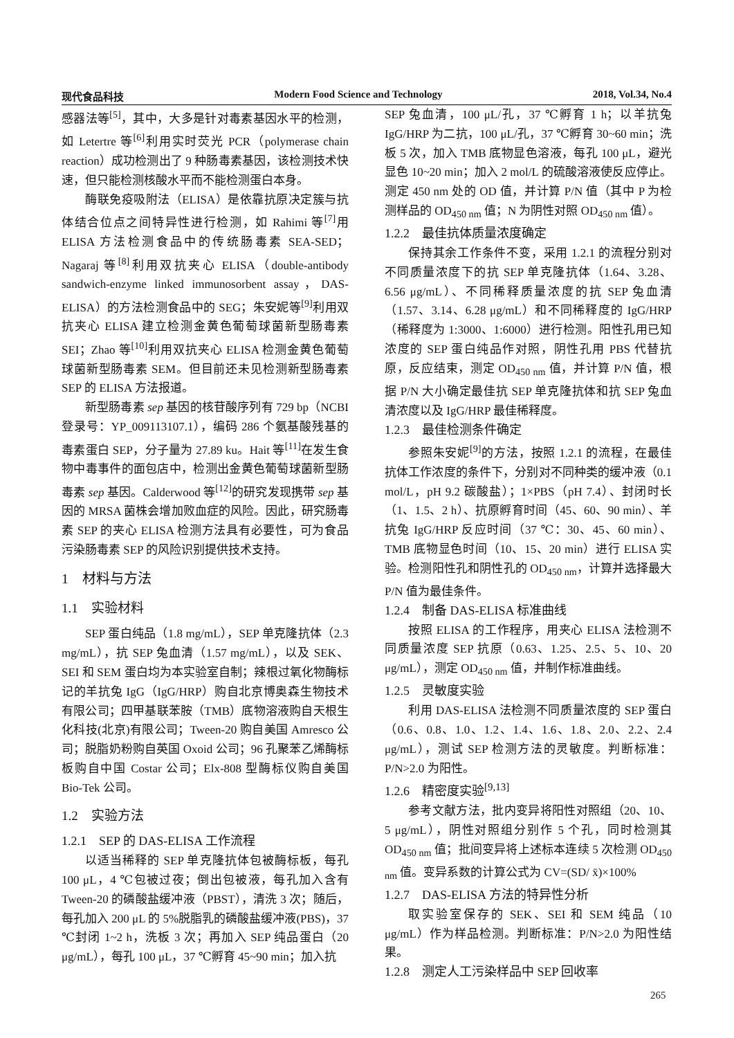现代食品科技 Modern Food Science and Technology 2018, Vol.34, No.4
感器法等<sup>[5]</sup>，其中，大多是针对毒素基因水平的检测，如 Letertre 等<sup>[6]</sup>利用实时荧光 PCR（polymerase chain reaction）成功检测出了 9 种肠毒素基因，该检测技术快速，但只能检测核酸水平而不能检测蛋白本身。
酶联免疫吸附法（ELISA）是依靠抗原决定簇与抗体结合位点之间特异性进行检测，如 Rahimi 等<sup>[7]</sup>用 ELISA 方法检测食品中的传统肠毒素 SEA-SED；Nagaraj 等<sup>[8]</sup>利用双抗夹心 ELISA（double-antibody sandwich-enzyme linked immunosorbent assay，DAS-ELISA）的方法检测食品中的 SEG；朱安妮等<sup>[9]</sup>利用双抗夹心 ELISA 建立检测金黄色葡萄球菌新型肠毒素 SEI；Zhao 等<sup>[10]</sup>利用双抗夹心 ELISA 检测金黄色葡萄球菌新型肠毒素 SEM。但目前还未见检测新型肠毒素 SEP 的 ELISA 方法报道。
新型肠毒素 sep 基因的核苷酸序列有 729 bp（NCBI 登录号：YP_009113107.1），编码 286 个氨基酸残基的毒素蛋白 SEP，分子量为 27.89 ku。Hait 等<sup>[11]</sup>在发生食物中毒事件的面包店中，检测出金黄色葡萄球菌新型肠毒素 sep 基因。Calderwood 等<sup>[12]</sup>的研究发现携带 sep 基因的 MRSA 菌株会增加败血症的风险。因此，研究肠毒素 SEP 的夹心 ELISA 检测方法具有必要性，可为食品污染肠毒素 SEP 的风险识别提供技术支持。
1　材料与方法
1.1　实验材料
SEP 蛋白纯品（1.8 mg/mL），SEP 单克隆抗体（2.3 mg/mL），抗 SEP 兔血清（1.57 mg/mL），以及 SEK、SEI 和 SEM 蛋白均为本实验室自制；辣根过氧化物酶标记的羊抗兔 IgG（IgG/HRP）购自北京博奥森生物技术有限公司；四甲基联苯胺（TMB）底物溶液购自天根生化科技(北京)有限公司；Tween-20 购自美国 Amresco 公司；脱脂奶粉购自英国 Oxoid 公司；96 孔聚苯乙烯酶标板购自中国 Costar 公司；Elx-808 型酶标仪购自美国 Bio-Tek 公司。
1.2　实验方法
1.2.1　SEP 的 DAS-ELISA 工作流程
以适当稀释的 SEP 单克隆抗体包被酶标板，每孔 100 μL，4 ℃包被过夜；倒出包被液，每孔加入含有 Tween-20 的磷酸盐缓冲液（PBST），清洗 3 次；随后，每孔加入 200 μL 的 5%脱脂乳的磷酸盐缓冲液(PBS)，37 ℃封闭 1~2 h，洗板 3 次；再加入 SEP 纯品蛋白（20 μg/mL），每孔 100 μL，37 ℃孵育 45~90 min；加入抗
SEP 兔血清，100 μL/孔，37 ℃孵育 1 h；以羊抗兔 IgG/HRP 为二抗，100 μL/孔，37 ℃孵育 30~60 min；洗板 5 次，加入 TMB 底物显色溶液，每孔 100 μL，避光显色 10~20 min；加入 2 mol/L 的硫酸溶液使反应停止。测定 450 nm 处的 OD 值，并计算 P/N 值（其中 P 为检测样品的 OD<sub>450 nm</sub> 值；N 为阴性对照 OD<sub>450 nm</sub> 值）。
1.2.2　最佳抗体质量浓度确定
保持其余工作条件不变，采用 1.2.1 的流程分别对不同质量浓度下的抗 SEP 单克隆抗体（1.64、3.28、6.56 μg/mL）、不同稀释质量浓度的抗 SEP 兔血清（1.57、3.14、6.28 μg/mL）和不同稀释度的 IgG/HRP（稀释度为 1:3000、1:6000）进行检测。阳性孔用已知浓度的 SEP 蛋白纯品作对照，阴性孔用 PBS 代替抗原，反应结束，测定 OD<sub>450 nm</sub> 值，并计算 P/N 值，根据 P/N 大小确定最佳抗 SEP 单克隆抗体和抗 SEP 兔血清浓度以及 IgG/HRP 最佳稀释度。
1.2.3　最佳检测条件确定
参照朱安妮<sup>[9]</sup>的方法，按照 1.2.1 的流程，在最佳抗体工作浓度的条件下，分别对不同种类的缓冲液（0.1 mol/L，pH 9.2 碳酸盐）；1×PBS（pH 7.4）、封闭时长（1、1.5、2 h）、抗原孵育时间（45、60、90 min）、羊抗兔 IgG/HRP 反应时间（37 ℃：30、45、60 min）、TMB 底物显色时间（10、15、20 min）进行 ELISA 实验。检测阳性孔和阴性孔的 OD<sub>450 nm</sub>，计算并选择最大 P/N 值为最佳条件。
1.2.4　制备 DAS-ELISA 标准曲线
按照 ELISA 的工作程序，用夹心 ELISA 法检测不同质量浓度 SEP 抗原（0.63、1.25、2.5、5、10、20 μg/mL），测定 OD<sub>450 nm</sub> 值，并制作标准曲线。
1.2.5　灵敏度实验
利用 DAS-ELISA 法检测不同质量浓度的 SEP 蛋白（0.6、0.8、1.0、1.2、1.4、1.6、1.8、2.0、2.2、2.4 μg/mL），测试 SEP 检测方法的灵敏度。判断标准：P/N>2.0 为阳性。
1.2.6　精密度实验<sup>[9,13]</sup>
参考文献方法，批内变异将阳性对照组（20、10、5 μg/mL），阴性对照组分别作 5 个孔，同时检测其 OD<sub>450 nm</sub> 值；批间变异将上述标本连续 5 次检测 OD<sub>450 nm</sub> 值。变异系数的计算公式为 CV=(SD/ x̄)×100%
1.2.7　DAS-ELISA 方法的特异性分析
取实验室保存的 SEK、SEI 和 SEM 纯品（10 μg/mL）作为样品检测。判断标准：P/N>2.0 为阳性结果。
1.2.8　测定人工污染样品中 SEP 回收率
265